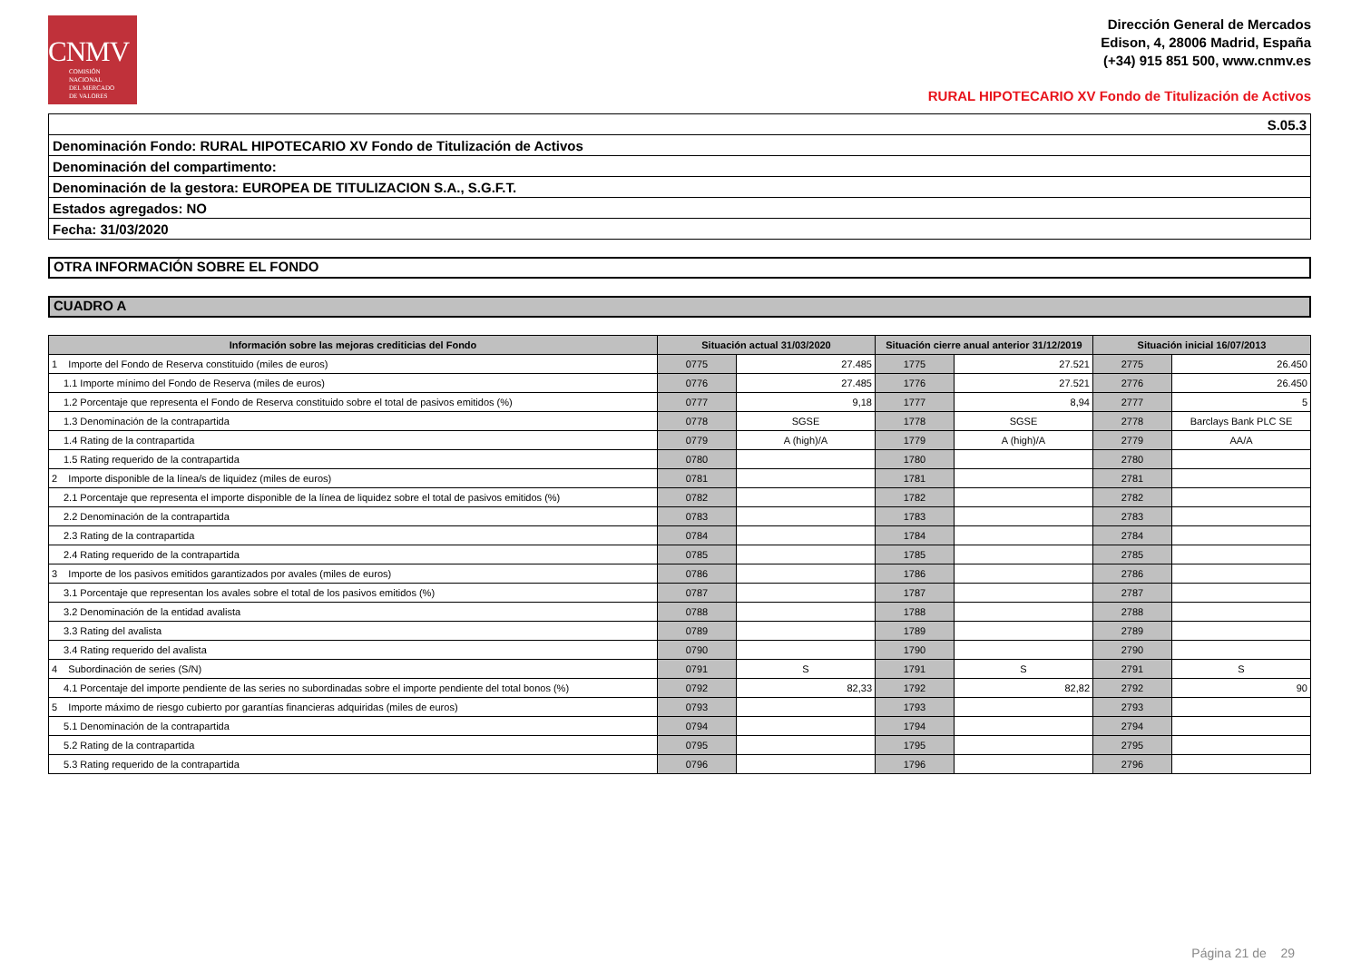CNMV
COMISIÓN
NACIONAL
DEL MERCADO
DE VALORES
Dirección General de Mercados
Edison, 4, 28006 Madrid, España
(+34) 915 851 500, www.cnmv.es
RURAL HIPOTECARIO XV Fondo de Titulización de Activos
| S.05.3 |
| Denominación Fondo: RURAL HIPOTECARIO XV Fondo de Titulización de Activos |
| Denominación del compartimento: |
| Denominación de la gestora: EUROPEA DE TITULIZACION S.A., S.G.F.T. |
| Estados agregados: NO |
| Fecha: 31/03/2020 |
OTRA INFORMACIÓN SOBRE EL FONDO
CUADRO A
| Información sobre las mejoras crediticias del Fondo | Situación actual 31/03/2020 | | Situación cierre anual anterior 31/12/2019 | | Situación inicial 16/07/2013 | |
| --- | --- | --- | --- | --- | --- | --- |
| 1 Importe del Fondo de Reserva constituido (miles de euros) | 0775 | 27.485 | 1775 | 27.521 | 2775 | 26.450 |
| 1.1 Importe mínimo del Fondo de Reserva (miles de euros) | 0776 | 27.485 | 1776 | 27.521 | 2776 | 26.450 |
| 1.2 Porcentaje que representa el Fondo de Reserva constituido sobre el total de pasivos emitidos (%) | 0777 | 9,18 | 1777 | 8,94 | 2777 | 5 |
| 1.3 Denominación de la contrapartida | 0778 | SGSE | 1778 | SGSE | 2778 | Barclays Bank PLC SE |
| 1.4 Rating de la contrapartida | 0779 | A (high)/A | 1779 | A (high)/A | 2779 | AA/A |
| 1.5 Rating requerido de la contrapartida | 0780 | | 1780 | | 2780 | |
| 2 Importe disponible de la línea/s de liquidez (miles de euros) | 0781 | | 1781 | | 2781 | |
| 2.1 Porcentaje que representa el importe disponible de la línea de liquidez sobre el total de pasivos emitidos (%) | 0782 | | 1782 | | 2782 | |
| 2.2 Denominación de la contrapartida | 0783 | | 1783 | | 2783 | |
| 2.3 Rating de la contrapartida | 0784 | | 1784 | | 2784 | |
| 2.4 Rating requerido de la contrapartida | 0785 | | 1785 | | 2785 | |
| 3 Importe de los pasivos emitidos garantizados por avales (miles de euros) | 0786 | | 1786 | | 2786 | |
| 3.1 Porcentaje que representan los avales sobre el total de los pasivos emitidos (%) | 0787 | | 1787 | | 2787 | |
| 3.2 Denominación de la entidad avalista | 0788 | | 1788 | | 2788 | |
| 3.3 Rating del avalista | 0789 | | 1789 | | 2789 | |
| 3.4 Rating requerido del avalista | 0790 | | 1790 | | 2790 | |
| 4 Subordinación de series (S/N) | 0791 | S | 1791 | S | 2791 | S |
| 4.1 Porcentaje del importe pendiente de las series no subordinadas sobre el importe pendiente del total bonos (%) | 0792 | 82,33 | 1792 | 82,82 | 2792 | 90 |
| 5 Importe máximo de riesgo cubierto por garantías financieras adquiridas (miles de euros) | 0793 | | 1793 | | 2793 | |
| 5.1 Denominación de la contrapartida | 0794 | | 1794 | | 2794 | |
| 5.2 Rating de la contrapartida | 0795 | | 1795 | | 2795 | |
| 5.3 Rating requerido de la contrapartida | 0796 | | 1796 | | 2796 | |
Página 21 de 29